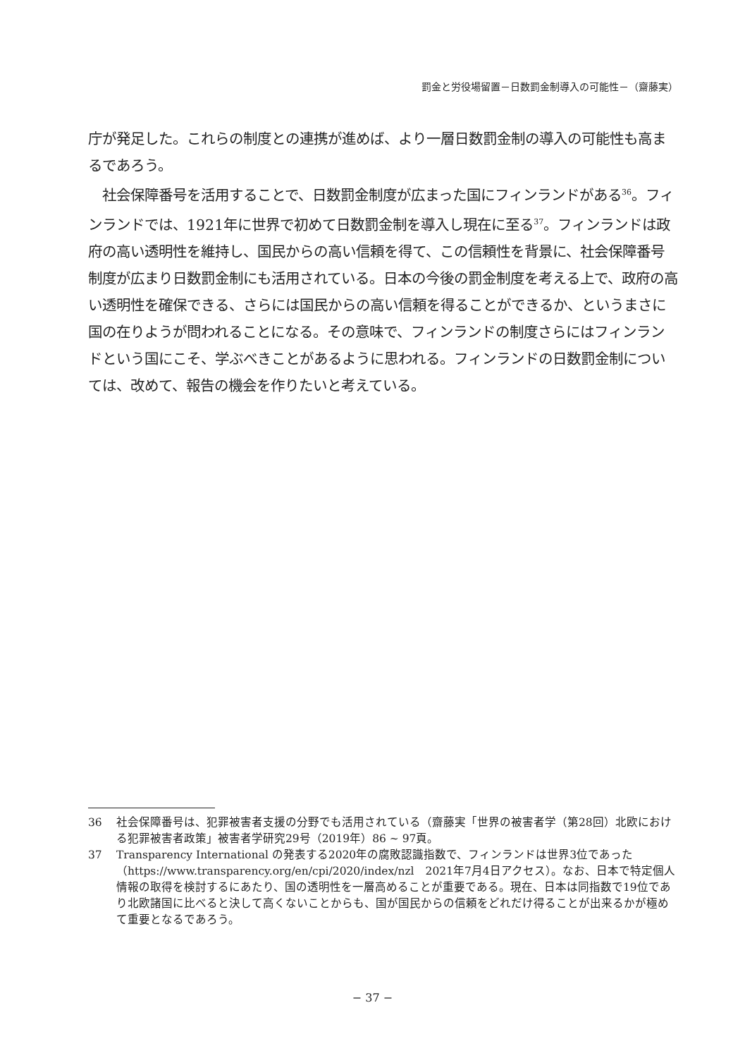罰金と労役場留置－日数罰金制導入の可能性－（齋藤実）
庁が発足した。これらの制度との連携が進めば、より一層日数罰金制の導入の可能性も高まるであろう。
　社会保障番号を活用することで、日数罰金制度が広まった国にフィンランドがある<sup>36</sup>。フィンランドでは、1921年に世界で初めて日数罰金制を導入し現在に至る<sup>37</sup>。フィンランドは政府の高い透明性を維持し、国民からの高い信頼を得て、この信頼性を背景に、社会保障番号制度が広まり日数罰金制にも活用されている。日本の今後の罰金制度を考える上で、政府の高い透明性を確保できる、さらには国民からの高い信頼を得ることができるか、というまさに国の在りようが問われることになる。その意味で、フィンランドの制度さらにはフィンランドという国にこそ、学ぶべきことがあるように思われる。フィンランドの日数罰金制については、改めて、報告の機会を作りたいと考えている。
36 社会保障番号は、犯罪被害者支援の分野でも活用されている（齋藤実「世界の被害者学（第28回）北欧における犯罪被害者政策」被害者学研究29号（2019年）86 ~ 97頁。
37 Transparency International の発表する2020年の腐敗認識指数で、フィンランドは世界3位であった（https://www.transparency.org/en/cpi/2020/index/nzl　2021年7月4日アクセス）。なお、日本で特定個人情報の取得を検討するにあたり、国の透明性を一層高めることが重要である。現在、日本は同指数で19位であり北欧諸国に比べると決して高くないことからも、国が国民からの信頼をどれだけ得ることが出来るかが極めて重要となるであろう。
− 37 −